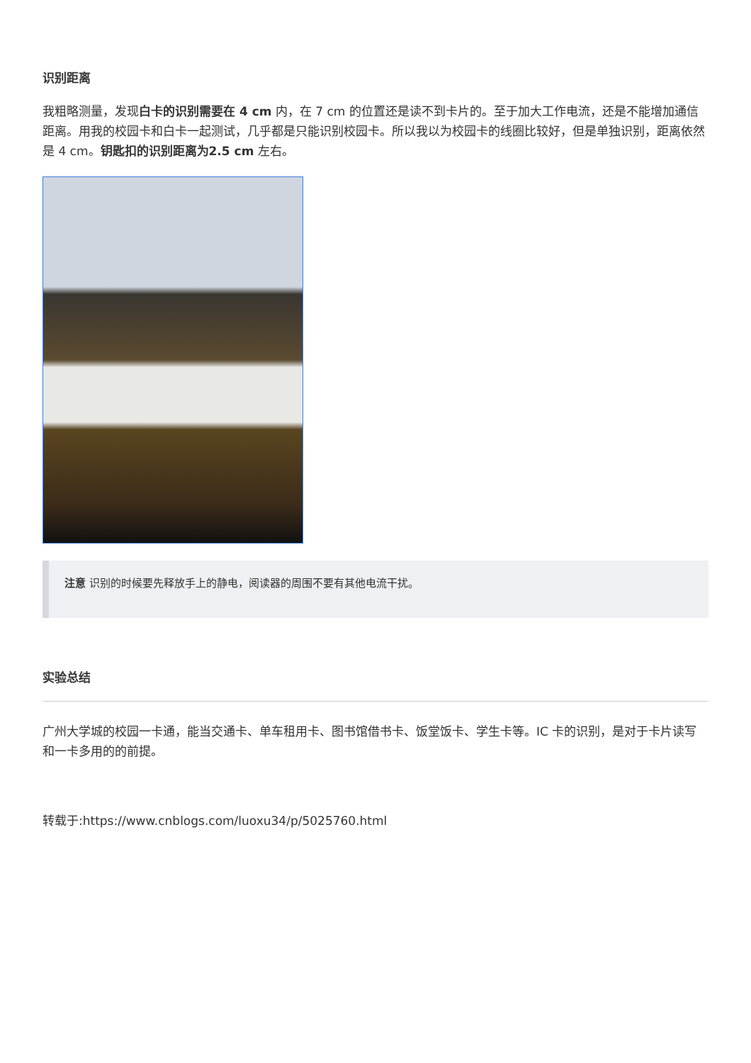识别距离
我粗略测量，发现白卡的识别需要在 4 cm 内，在 7 cm 的位置还是读不到卡片的。至于加大工作电流，还是不能增加通信距离。用我的校园卡和白卡一起测试，几乎都是只能识别校园卡。所以我以为校园卡的线圈比较好，但是单独识别，距离依然是 4 cm。钥匙扣的识别距离为2.5 cm 左右。
注意 识别的时候要先释放手上的静电，阅读器的周围不要有其他电流干扰。
实验总结
广州大学城的校园一卡通，能当交通卡、单车租用卡、图书馆借书卡、饭堂饭卡、学生卡等。IC 卡的识别，是对于卡片读写和一卡多用的的前提。
转载于:https://www.cnblogs.com/luoxu34/p/5025760.html